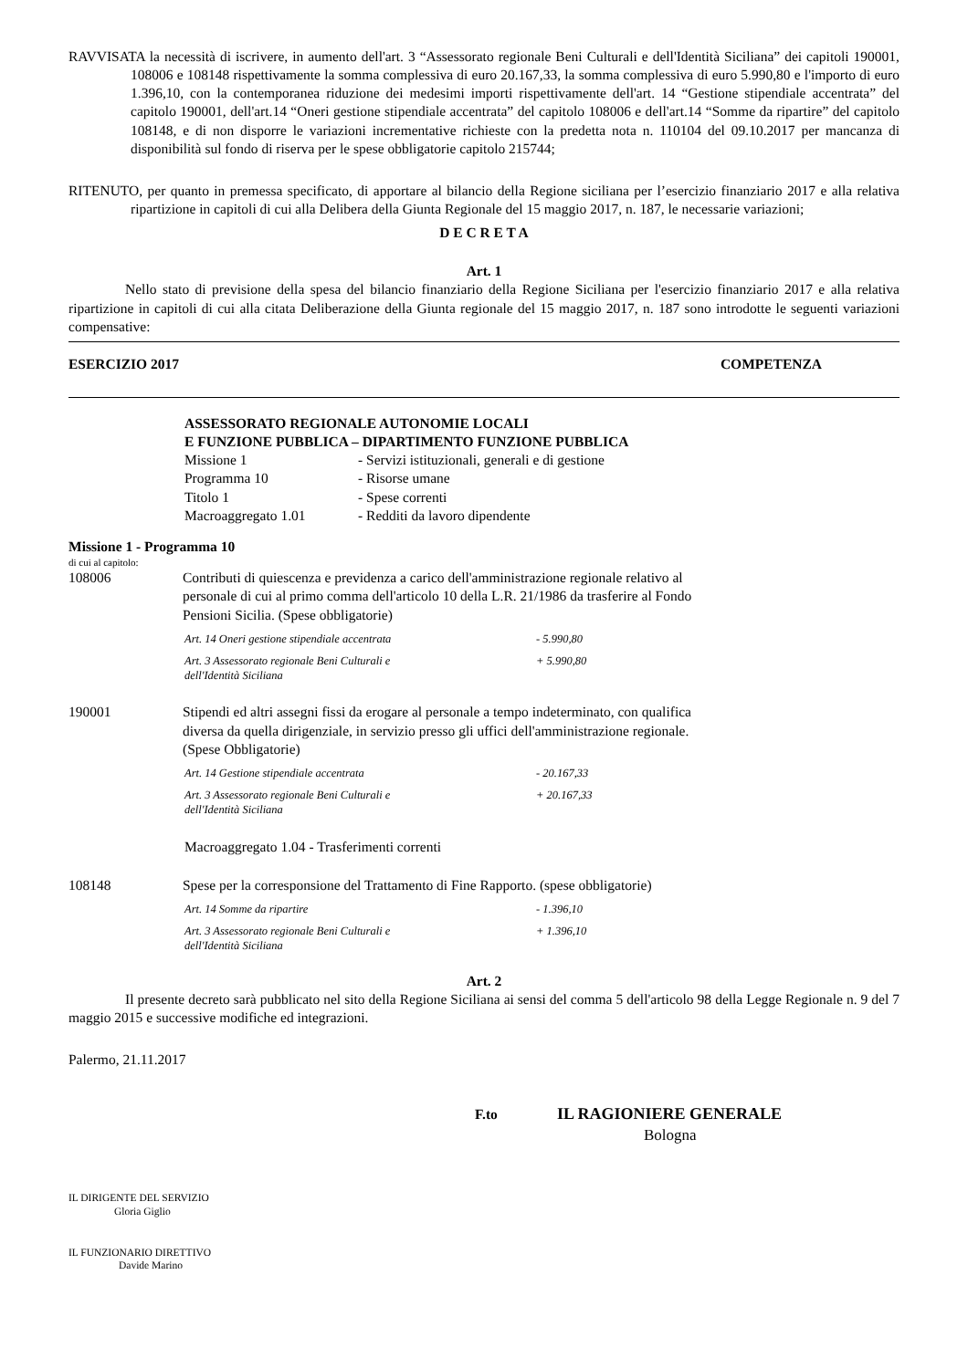RAVVISATA la necessità di iscrivere, in aumento dell'art. 3 “Assessorato regionale Beni Culturali e dell'Identità Siciliana” dei capitoli 190001, 108006 e 108148 rispettivamente la somma complessiva di euro 20.167,33, la somma complessiva di euro 5.990,80 e l'importo di euro 1.396,10, con la contemporanea riduzione dei medesimi importi rispettivamente dell'art. 14 “Gestione stipendiale accentrata” del capitolo 190001, dell'art.14 “Oneri gestione stipendiale accentrata” del capitolo 108006 e dell'art.14 “Somme da ripartire” del capitolo 108148, e di non disporre le variazioni incrementative richieste con la predetta nota n. 110104 del 09.10.2017 per mancanza di disponibilità sul fondo di riserva per le spese obbligatorie capitolo 215744;
RITENUTO, per quanto in premessa specificato, di apportare al bilancio della Regione siciliana per l’esercizio finanziario 2017 e alla relativa ripartizione in capitoli di cui alla Delibera della Giunta Regionale del 15 maggio 2017, n. 187, le necessarie variazioni;
D E C R E T A
Art. 1
Nello stato di previsione della spesa del bilancio finanziario della Regione Siciliana per l'esercizio finanziario 2017 e alla relativa ripartizione in capitoli di cui alla citata Deliberazione della Giunta regionale del 15 maggio 2017, n. 187 sono introdotte le seguenti variazioni compensative:
ESERCIZIO 2017 COMPETENZA
ASSESSORATO REGIONALE AUTONOMIE LOCALI
E FUNZIONE PUBBLICA – DIPARTIMENTO FUNZIONE PUBBLICA
Missione 1 - Servizi istituzionali, generali e di gestione
Programma 10 - Risorse umane
Titolo 1 - Spese correnti
Macroaggregato 1.01 - Redditi da lavoro dipendente
Missione 1 - Programma 10
di cui al capitolo:
108006 Contributi di quiescenza e previdenza a carico dell'amministrazione regionale relativo al personale di cui al primo comma dell'articolo 10 della L.R. 21/1986 da trasferire al Fondo Pensioni Sicilia. (Spese obbligatorie)
Art. 14 Oneri gestione stipendiale accentrata - 5.990,80
Art. 3 Assessorato regionale Beni Culturali e
dell'Identità Siciliana + 5.990,80
190001 Stipendi ed altri assegni fissi da erogare al personale a tempo indeterminato, con qualifica diversa da quella dirigenziale, in servizio presso gli uffici dell'amministrazione regionale. (Spese Obbligatorie)
Art. 14 Gestione stipendiale accentrata - 20.167,33
Art. 3 Assessorato regionale Beni Culturali e
dell'Identità Siciliana + 20.167,33
Macroaggregato 1.04 - Trasferimenti correnti
108148 Spese per la corresponsione del Trattamento di Fine Rapporto. (spese obbligatorie)
Art. 14 Somme da ripartire - 1.396,10
Art. 3 Assessorato regionale Beni Culturali e
dell'Identità Siciliana + 1.396,10
Art. 2
Il presente decreto sarà pubblicato nel sito della Regione Siciliana ai sensi del comma 5 dell'articolo 98 della Legge Regionale n. 9 del 7 maggio 2015 e successive modifiche ed integrazioni.
Palermo, 21.11.2017
F.to IL RAGIONIERE GENERALE
Bologna
IL DIRIGENTE DEL SERVIZIO
Gloria Giglio
IL FUNZIONARIO DIRETTIVO
Davide Marino